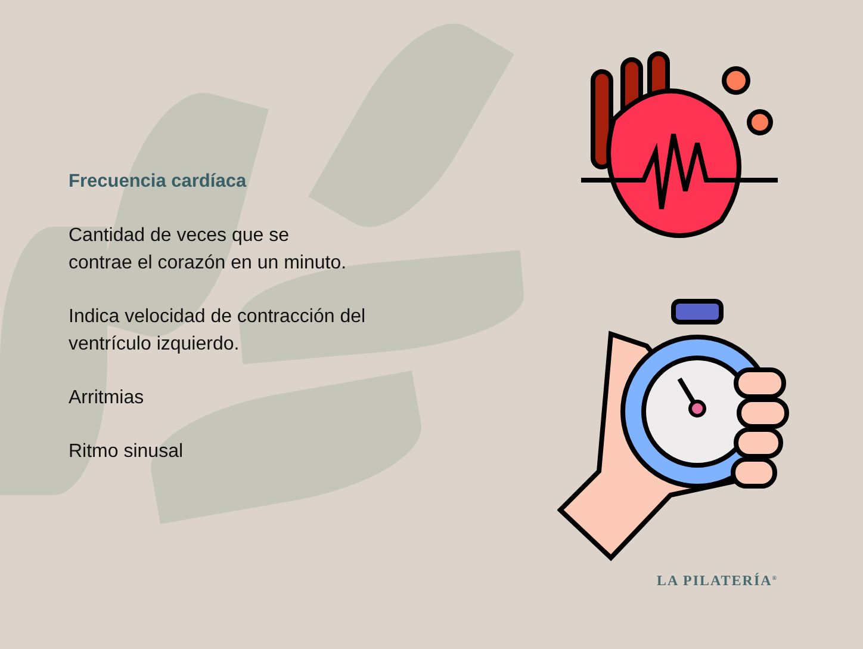Frecuencia cardíaca
Cantidad de veces que se
contrae el corazón en un minuto.
Indica velocidad de contracción del
ventrículo izquierdo.
Arritmias
Ritmo sinusal
LA PILATERÍA<sup>®</sup>